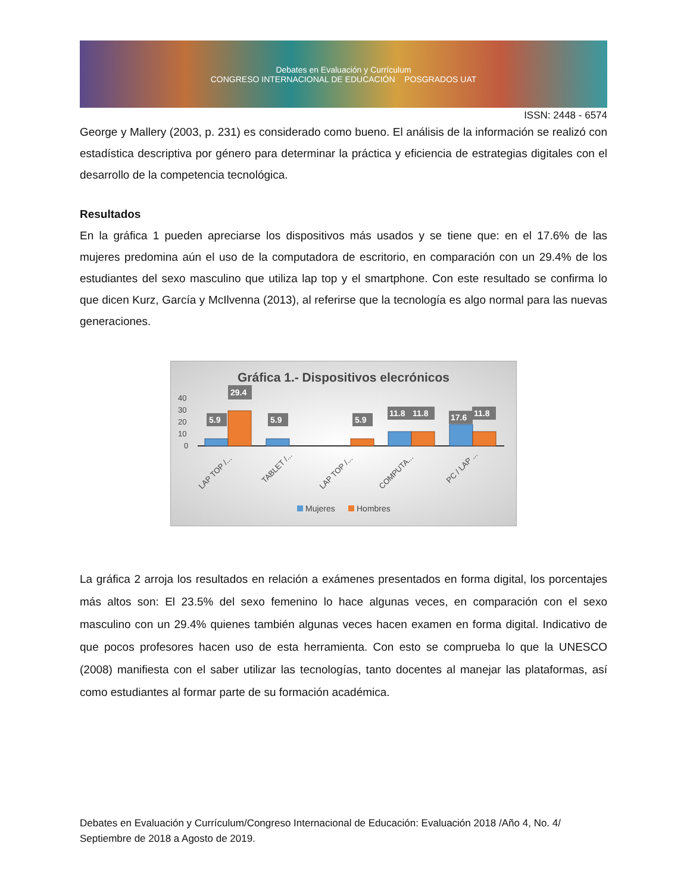Debates en Evaluación y Currículum
CONGRESO INTERNACIONAL DE EDUCACIÓN POSGRADOS UAT
ISSN: 2448 - 6574
George y Mallery (2003, p. 231) es considerado como bueno. El análisis de la información se realizó con estadística descriptiva por género para determinar la práctica y eficiencia de estrategias digitales con el desarrollo de la competencia tecnológica.
Resultados
En la gráfica 1 pueden apreciarse los dispositivos más usados y se tiene que: en el 17.6% de las mujeres predomina aún el uso de la computadora de escritorio, en comparación con un 29.4% de los estudiantes del sexo masculino que utiliza lap top y el smartphone. Con este resultado se confirma lo que dicen Kurz, García y McIlvenna (2013), al referirse que la tecnología es algo normal para las nuevas generaciones.
Gráfica 1.- Dispositivos elecrónicos
40
30
20
10
0
5.9
29.4
5.9
5.9
11.8
11.8
17.6
11.8
LAP TOP /...
TABLET /...
LAP TOP /...
COMPUTA...
PC / LAP ...
Mujeres
Hombres
La gráfica 2 arroja los resultados en relación a exámenes presentados en forma digital, los porcentajes más altos son: El 23.5% del sexo femenino lo hace algunas veces, en comparación con el sexo masculino con un 29.4% quienes también algunas veces hacen examen en forma digital. Indicativo de que pocos profesores hacen uso de esta herramienta. Con esto se comprueba lo que la UNESCO (2008) manifiesta con el saber utilizar las tecnologías, tanto docentes al manejar las plataformas, así como estudiantes al formar parte de su formación académica.
Debates en Evaluación y Currículum/Congreso Internacional de Educación: Evaluación 2018 /Año 4, No. 4/ Septiembre de 2018 a Agosto de 2019.